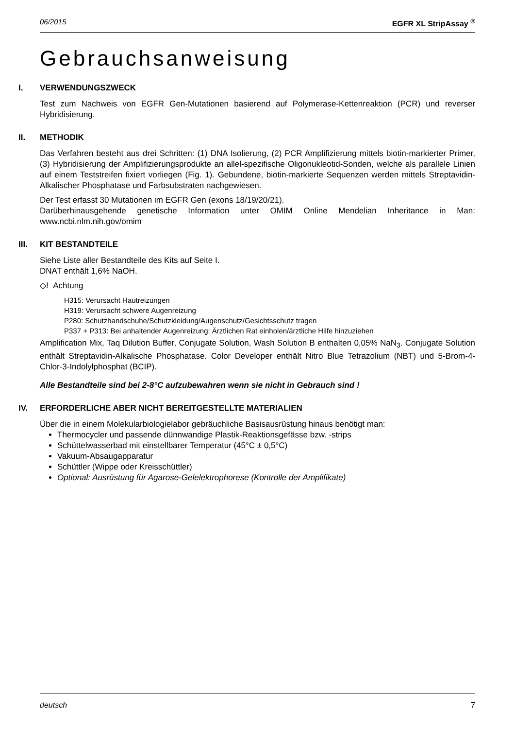06/2015 EGFR XL StripAssay <sup>®</sup>
Gebrauchsanweisung
I. VERWENDUNGSZWECK
Test zum Nachweis von EGFR Gen-Mutationen basierend auf Polymerase-Kettenreaktion (PCR) und reverser Hybridisierung.
II. METHODIK
Das Verfahren besteht aus drei Schritten: (1) DNA Isolierung, (2) PCR Amplifizierung mittels biotin-markierter Primer, (3) Hybridisierung der Amplifizierungsprodukte an allel-spezifische Oligonukleotid-Sonden, welche als parallele Linien auf einem Teststreifen fixiert vorliegen (Fig. 1). Gebundene, biotin-markierte Sequenzen werden mittels Streptavidin-Alkalischer Phosphatase und Farbsubstraten nachgewiesen.
Der Test erfasst 30 Mutationen im EGFR Gen (exons 18/19/20/21).
Darüberhinausgehende genetische Information unter OMIM Online Mendelian Inheritance in Man: www.ncbi.nlm.nih.gov/omim
III. KIT BESTANDTEILE
Siehe Liste aller Bestandteile des Kits auf Seite I.
DNAT enthält 1,6% NaOH.
◇! Achtung
H315: Verursacht Hautreizungen
H319: Verursacht schwere Augenreizung
P280: Schutzhandschuhe/Schutzkleidung/Augenschutz/Gesichtsschutz tragen
P337 + P313: Bei anhaltender Augenreizung: Ärztlichen Rat einholen/ärztliche Hilfe hinzuziehen
Amplification Mix, Taq Dilution Buffer, Conjugate Solution, Wash Solution B enthalten 0,05% NaN<sub>3</sub>. Conjugate Solution enthält Streptavidin-Alkalische Phosphatase. Color Developer enthält Nitro Blue Tetrazolium (NBT) und 5-Brom-4-Chlor-3-Indolylphosphat (BCIP).
Alle Bestandteile sind bei 2-8°C aufzubewahren wenn sie nicht in Gebrauch sind !
IV. ERFORDERLICHE ABER NICHT BEREITGESTELLTE MATERIALIEN
Über die in einem Molekularbiologielabor gebräuchliche Basisausrüstung hinaus benötigt man:
Thermocycler und passende dünnwandige Plastik-Reaktionsgefässe bzw. -strips
Schüttelwasserbad mit einstellbarer Temperatur (45°C ± 0,5°C)
Vakuum-Absaugapparatur
Schüttler (Wippe oder Kreisschüttler)
Optional: Ausrüstung für Agarose-Gelelektrophorese (Kontrolle der Amplifikate)
deutsch 7